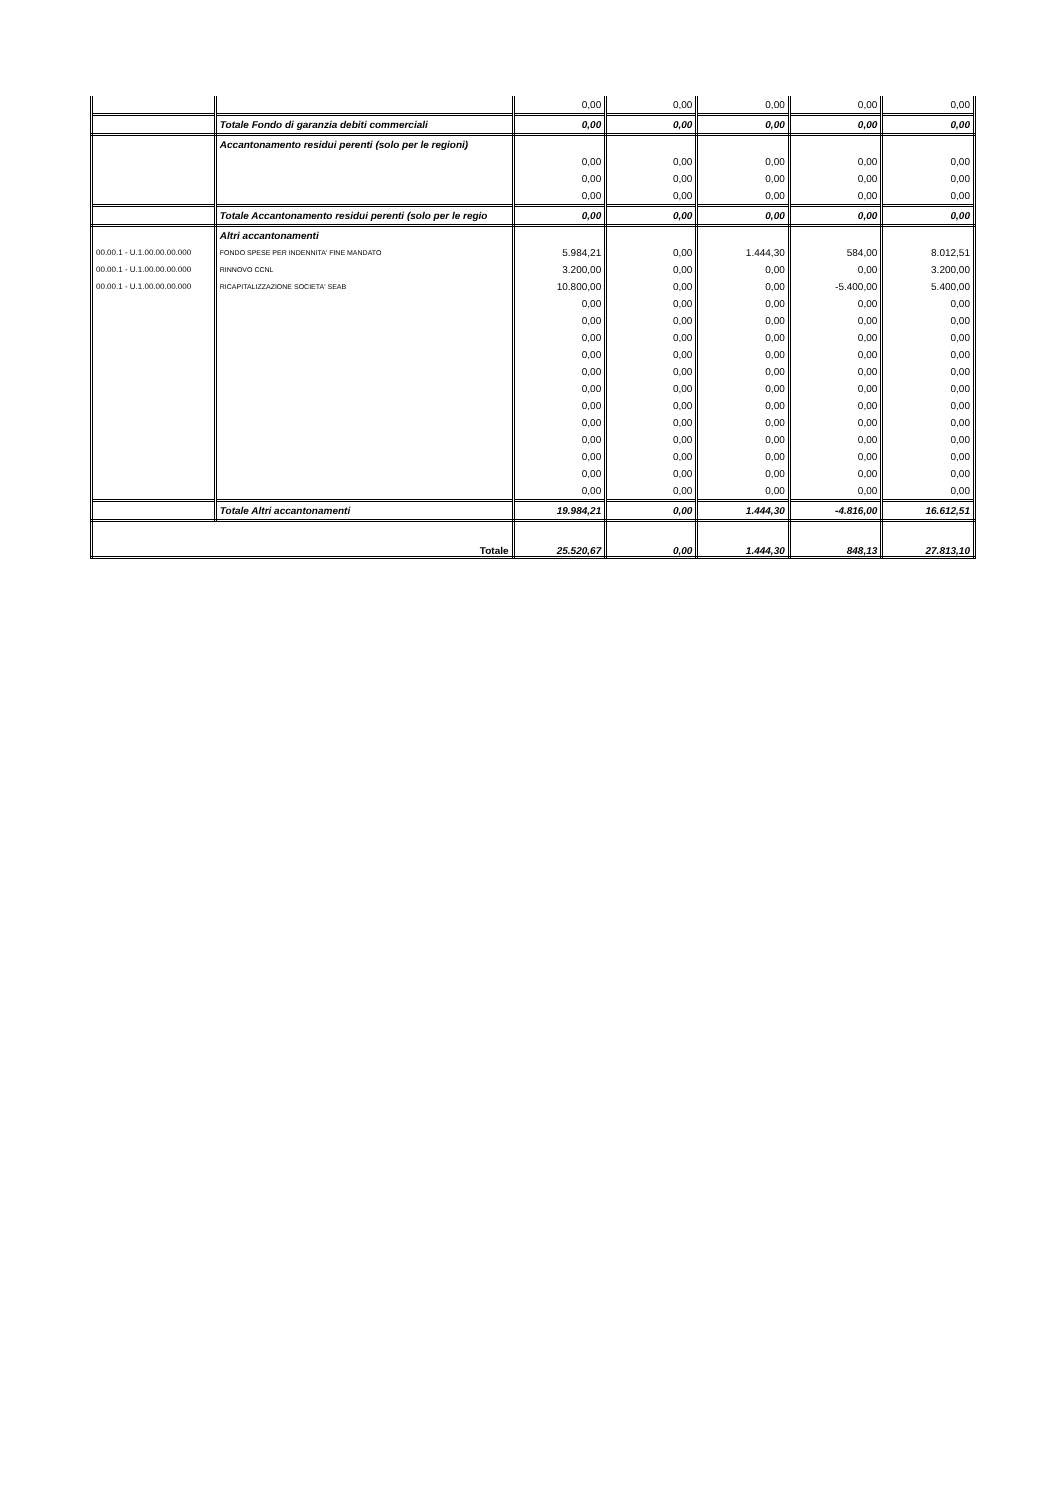| | | 0,00 | 0,00 | 0,00 | 0,00 | 0,00 |
| | Totale Fondo di garanzia debiti commerciali | 0,00 | 0,00 | 0,00 | 0,00 | 0,00 |
| | Accantonamento residui perenti (solo per le regioni) | | | | | |
| | | 0,00 | 0,00 | 0,00 | 0,00 | 0,00 |
| | | 0,00 | 0,00 | 0,00 | 0,00 | 0,00 |
| | | 0,00 | 0,00 | 0,00 | 0,00 | 0,00 |
| | Totale Accantonamento residui perenti (solo per le regio | 0,00 | 0,00 | 0,00 | 0,00 | 0,00 |
| | Altri accantonamenti | | | | | |
| 00.00.1 - U.1.00.00.00.000 | FONDO SPESE PER INDENNITA' FINE MANDATO | 5.984,21 | 0,00 | 1.444,30 | 584,00 | 8.012,51 |
| 00.00.1 - U.1.00.00.00.000 | RINNOVO CCNL | 3.200,00 | 0,00 | 0,00 | 0,00 | 3.200,00 |
| 00.00.1 - U.1.00.00.00.000 | RICAPITALIZZAZIONE SOCIETA' SEAB | 10.800,00 | 0,00 | 0,00 | -5.400,00 | 5.400,00 |
| | | 0,00 | 0,00 | 0,00 | 0,00 | 0,00 |
| | | 0,00 | 0,00 | 0,00 | 0,00 | 0,00 |
| | | 0,00 | 0,00 | 0,00 | 0,00 | 0,00 |
| | | 0,00 | 0,00 | 0,00 | 0,00 | 0,00 |
| | | 0,00 | 0,00 | 0,00 | 0,00 | 0,00 |
| | | 0,00 | 0,00 | 0,00 | 0,00 | 0,00 |
| | | 0,00 | 0,00 | 0,00 | 0,00 | 0,00 |
| | | 0,00 | 0,00 | 0,00 | 0,00 | 0,00 |
| | | 0,00 | 0,00 | 0,00 | 0,00 | 0,00 |
| | | 0,00 | 0,00 | 0,00 | 0,00 | 0,00 |
| | | 0,00 | 0,00 | 0,00 | 0,00 | 0,00 |
| | | 0,00 | 0,00 | 0,00 | 0,00 | 0,00 |
| | Totale Altri accantonamenti | 19.984,21 | 0,00 | 1.444,30 | -4.816,00 | 16.612,51 |
| Totale | | 25.520,67 | 0,00 | 1.444,30 | 848,13 | 27.813,10 |